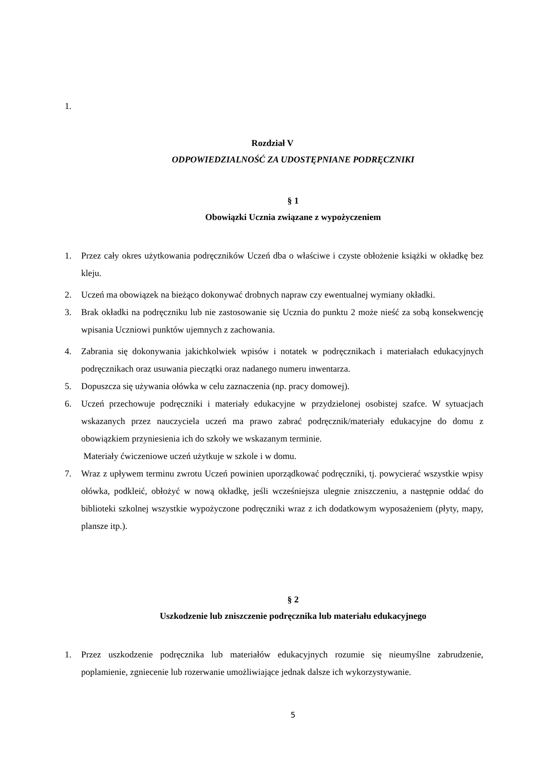1.
Rozdział V
ODPOWIEDZIALNOŚĆ ZA UDOSTĘPNIANE PODRĘCZNIKI
§ 1
Obowiązki Ucznia związane z wypożyczeniem
1. Przez cały okres użytkowania podręczników Uczeń dba o właściwe i czyste obłożenie książki w okładkę bez kleju.
2. Uczeń ma obowiązek na bieżąco dokonywać drobnych napraw czy ewentualnej wymiany okładki.
3. Brak okładki na podręczniku lub nie zastosowanie się Ucznia do punktu 2 może nieść za sobą konsekwencję wpisania Uczniowi punktów ujemnych z zachowania.
4. Zabrania się dokonywania jakichkolwiek wpisów i notatek w podręcznikach i materiałach edukacyjnych podręcznikach oraz usuwania pieczątki oraz nadanego numeru inwentarza.
5. Dopuszcza się używania ołówka w celu zaznaczenia (np. pracy domowej).
6. Uczeń przechowuje podręczniki i materiały edukacyjne w przydzielonej osobistej szafce. W sytuacjach wskazanych przez nauczyciela uczeń ma prawo zabrać podręcznik/materiały edukacyjne do domu z obowiązkiem przyniesienia ich do szkoły we wskazanym terminie.
Materiały ćwiczeniowe uczeń użytkuje w szkole i w domu.
7. Wraz z upływem terminu zwrotu Uczeń powinien uporządkować podręczniki, tj. powycierać wszystkie wpisy ołówka, podkleić, obłożyć w nową okładkę, jeśli wcześniejsza ulegnie zniszczeniu, a następnie oddać do biblioteki szkolnej wszystkie wypożyczone podręczniki wraz z ich dodatkowym wyposażeniem (płyty, mapy, plansze itp.).
§ 2
Uszkodzenie lub zniszczenie podręcznika lub materiału edukacyjnego
1. Przez uszkodzenie podręcznika lub materiałów edukacyjnych rozumie się nieumyślne zabrudzenie, poplamienie, zgniecenie lub rozerwanie umożliwiające jednak dalsze ich wykorzystywanie.
5